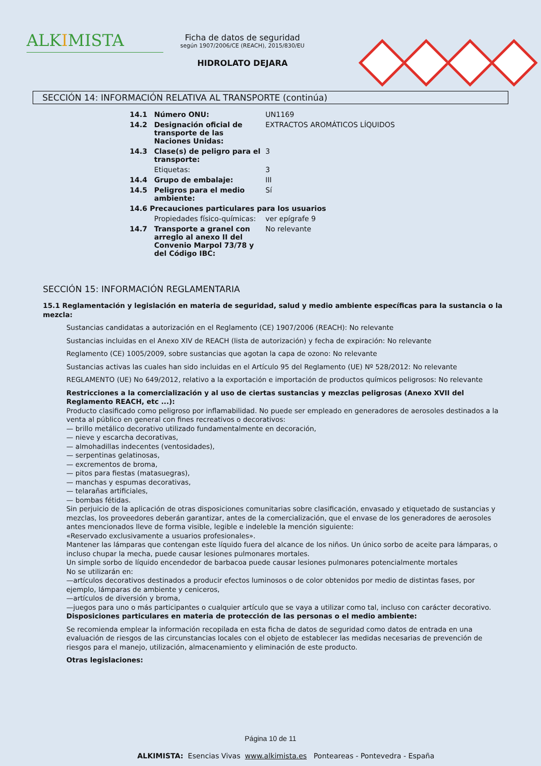ALKIMISTA
Ficha de datos de seguridad
según 1907/2006/CE (REACH), 2015/830/EU
HIDROLATO DEJARA
SECCIÓN 14: INFORMACIÓN RELATIVA AL TRANSPORTE (continúa)
| 14.1 | Número ONU: | UN1169 |
| 14.2 | Designación oficial de transporte de las Naciones Unidas: | EXTRACTOS AROMÁTICOS LÍQUIDOS |
| 14.3 | Clase(s) de peligro para el transporte: | 3 |
| | Etiquetas: | 3 |
| 14.4 | Grupo de embalaje: | III |
| 14.5 | Peligros para el medio ambiente: | Sí |
| 14.6 Precauciones particulares para los usuarios | | |
| | Propiedades físico-químicas: | ver epígrafe 9 |
| 14.7 | Transporte a granel con arreglo al anexo II del Convenio Marpol 73/78 y del Código IBC: | No relevante |
SECCIÓN 15: INFORMACIÓN REGLAMENTARIA
15.1 Reglamentación y legislación en materia de seguridad, salud y medio ambiente específicas para la sustancia o la mezcla:
Sustancias candidatas a autorización en el Reglamento (CE) 1907/2006 (REACH): No relevante
Sustancias incluidas en el Anexo XIV de REACH (lista de autorización) y fecha de expiración: No relevante
Reglamento (CE) 1005/2009, sobre sustancias que agotan la capa de ozono: No relevante
Sustancias activas las cuales han sido incluidas en el Artículo 95 del Reglamento (UE) Nº 528/2012: No relevante
REGLAMENTO (UE) No 649/2012, relativo a la exportación e importación de productos químicos peligrosos: No relevante
Restricciones a la comercialización y al uso de ciertas sustancias y mezclas peligrosas (Anexo XVII del Reglamento REACH, etc ...):
Producto clasificado como peligroso por inflamabilidad. No puede ser empleado en generadores de aerosoles destinados a la venta al público en general con fines recreativos o decorativos:
— brillo metálico decorativo utilizado fundamentalmente en decoración,
— nieve y escarcha decorativas,
— almohadillas indecentes (ventosidades),
— serpentinas gelatinosas,
— excrementos de broma,
— pitos para fiestas (matasuegras),
— manchas y espumas decorativas,
— telarañas artificiales,
— bombas fétidas.
Sin perjuicio de la aplicación de otras disposiciones comunitarias sobre clasificación, envasado y etiquetado de sustancias y mezclas, los proveedores deberán garantizar, antes de la comercialización, que el envase de los generadores de aerosoles antes mencionados lleve de forma visible, legible e indeleble la mención siguiente:
«Reservado exclusivamente a usuarios profesionales».
Mantener las lámparas que contengan este líquido fuera del alcance de los niños. Un único sorbo de aceite para lámparas, o incluso chupar la mecha, puede causar lesiones pulmonares mortales.
Un simple sorbo de líquido encendedor de barbacoa puede causar lesiones pulmonares potencialmente mortales
No se utilizarán en:
—artículos decorativos destinados a producir efectos luminosos o de color obtenidos por medio de distintas fases, por ejemplo, lámparas de ambiente y ceniceros,
—artículos de diversión y broma,
—juegos para uno o más participantes o cualquier artículo que se vaya a utilizar como tal, incluso con carácter decorativo.
Disposiciones particulares en materia de protección de las personas o el medio ambiente:
Se recomienda emplear la información recopilada en esta ficha de datos de seguridad como datos de entrada en una evaluación de riesgos de las circunstancias locales con el objeto de establecer las medidas necesarias de prevención de riesgos para el manejo, utilización, almacenamiento y eliminación de este producto.
Otras legislaciones:
Página 10 de 11
ALKIMISTA: Esencias Vivas www.alkimista.es Ponteareas - Pontevedra - España